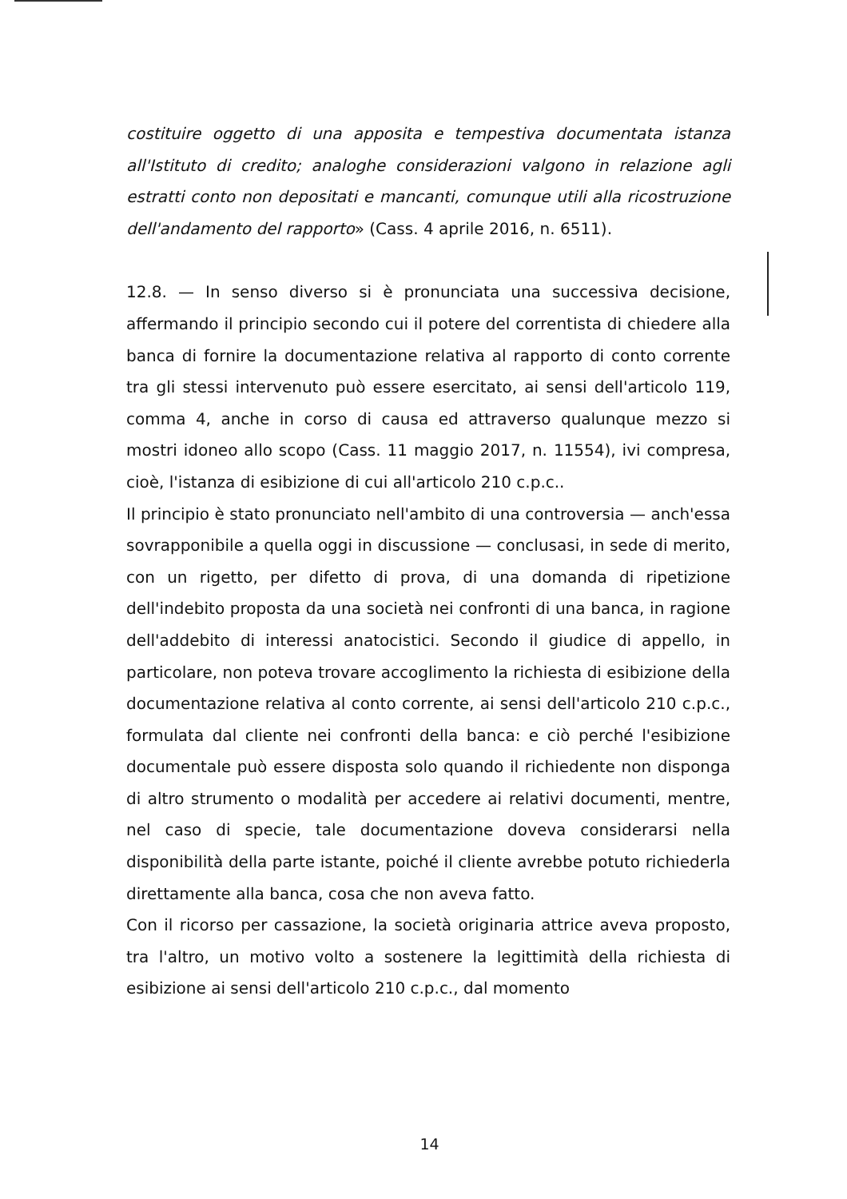costituire oggetto di una apposita e tempestiva documentata istanza all'Istituto di credito; analoghe considerazioni valgono in relazione agli estratti conto non depositati e mancanti, comunque utili alla ricostruzione dell'andamento del rapporto» (Cass. 4 aprile 2016, n. 6511).
12.8. — In senso diverso si è pronunciata una successiva decisione, affermando il principio secondo cui il potere del correntista di chiedere alla banca di fornire la documentazione relativa al rapporto di conto corrente tra gli stessi intervenuto può essere esercitato, ai sensi dell'articolo 119, comma 4, anche in corso di causa ed attraverso qualunque mezzo si mostri idoneo allo scopo (Cass. 11 maggio 2017, n. 11554), ivi compresa, cioè, l'istanza di esibizione di cui all'articolo 210 c.p.c..
Il principio è stato pronunciato nell'ambito di una controversia — anch'essa sovrapponibile a quella oggi in discussione — conclusasi, in sede di merito, con un rigetto, per difetto di prova, di una domanda di ripetizione dell'indebito proposta da una società nei confronti di una banca, in ragione dell'addebito di interessi anatocistici. Secondo il giudice di appello, in particolare, non poteva trovare accoglimento la richiesta di esibizione della documentazione relativa al conto corrente, ai sensi dell'articolo 210 c.p.c., formulata dal cliente nei confronti della banca: e ciò perché l'esibizione documentale può essere disposta solo quando il richiedente non disponga di altro strumento o modalità per accedere ai relativi documenti, mentre, nel caso di specie, tale documentazione doveva considerarsi nella disponibilità della parte istante, poiché il cliente avrebbe potuto richiederla direttamente alla banca, cosa che non aveva fatto.
Con il ricorso per cassazione, la società originaria attrice aveva proposto, tra l'altro, un motivo volto a sostenere la legittimità della richiesta di esibizione ai sensi dell'articolo 210 c.p.c., dal momento
14